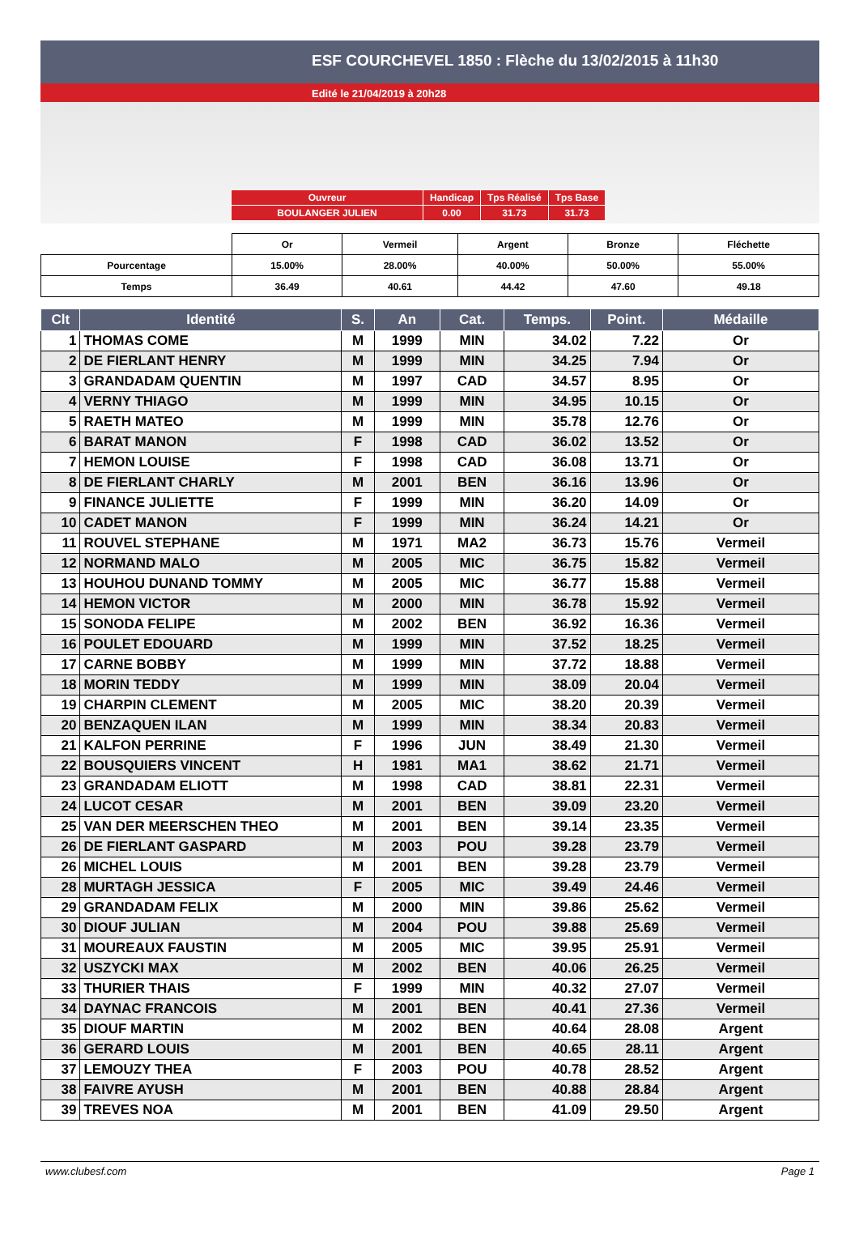ESF COURCHEVEL 1850 : Flèche du 13/02/2015 à 11h30
Edité le 21/04/2019 à 20h28
| Ouvreur | Handicap | Tps Réalisé | Tps Base |
| BOULANGER JULIEN | 0.00 | 31.73 | 31.73 |
| | Or | Vermeil | Argent | Bronze | Fléchette |
| Pourcentage | 15.00% | 28.00% | 40.00% | 50.00% | 55.00% |
| Temps | 36.49 | 40.61 | 44.42 | 47.60 | 49.18 |
| Clt | Identité | S. | An | Cat. | Temps. | Point. | Médaille |
| --- | --- | --- | --- | --- | --- | --- | --- |
| 1 | THOMAS COME | M | 1999 | MIN | 34.02 | 7.22 | Or |
| 2 | DE FIERLANT HENRY | M | 1999 | MIN | 34.25 | 7.94 | Or |
| 3 | GRANDADAM QUENTIN | M | 1997 | CAD | 34.57 | 8.95 | Or |
| 4 | VERNY THIAGO | M | 1999 | MIN | 34.95 | 10.15 | Or |
| 5 | RAETH MATEO | M | 1999 | MIN | 35.78 | 12.76 | Or |
| 6 | BARAT MANON | F | 1998 | CAD | 36.02 | 13.52 | Or |
| 7 | HEMON LOUISE | F | 1998 | CAD | 36.08 | 13.71 | Or |
| 8 | DE FIERLANT CHARLY | M | 2001 | BEN | 36.16 | 13.96 | Or |
| 9 | FINANCE JULIETTE | F | 1999 | MIN | 36.20 | 14.09 | Or |
| 10 | CADET MANON | F | 1999 | MIN | 36.24 | 14.21 | Or |
| 11 | ROUVEL STEPHANE | M | 1971 | MA2 | 36.73 | 15.76 | Vermeil |
| 12 | NORMAND MALO | M | 2005 | MIC | 36.75 | 15.82 | Vermeil |
| 13 | HOUHOU DUNAND TOMMY | M | 2005 | MIC | 36.77 | 15.88 | Vermeil |
| 14 | HEMON VICTOR | M | 2000 | MIN | 36.78 | 15.92 | Vermeil |
| 15 | SONODA FELIPE | M | 2002 | BEN | 36.92 | 16.36 | Vermeil |
| 16 | POULET EDOUARD | M | 1999 | MIN | 37.52 | 18.25 | Vermeil |
| 17 | CARNE BOBBY | M | 1999 | MIN | 37.72 | 18.88 | Vermeil |
| 18 | MORIN TEDDY | M | 1999 | MIN | 38.09 | 20.04 | Vermeil |
| 19 | CHARPIN CLEMENT | M | 2005 | MIC | 38.20 | 20.39 | Vermeil |
| 20 | BENZAQUEN ILAN | M | 1999 | MIN | 38.34 | 20.83 | Vermeil |
| 21 | KALFON PERRINE | F | 1996 | JUN | 38.49 | 21.30 | Vermeil |
| 22 | BOUSQUIERS VINCENT | H | 1981 | MA1 | 38.62 | 21.71 | Vermeil |
| 23 | GRANDADAM ELIOTT | M | 1998 | CAD | 38.81 | 22.31 | Vermeil |
| 24 | LUCOT CESAR | M | 2001 | BEN | 39.09 | 23.20 | Vermeil |
| 25 | VAN DER MEERSCHEN THEO | M | 2001 | BEN | 39.14 | 23.35 | Vermeil |
| 26 | DE FIERLANT GASPARD | M | 2003 | POU | 39.28 | 23.79 | Vermeil |
| 26 | MICHEL LOUIS | M | 2001 | BEN | 39.28 | 23.79 | Vermeil |
| 28 | MURTAGH JESSICA | F | 2005 | MIC | 39.49 | 24.46 | Vermeil |
| 29 | GRANDADAM FELIX | M | 2000 | MIN | 39.86 | 25.62 | Vermeil |
| 30 | DIOUF JULIAN | M | 2004 | POU | 39.88 | 25.69 | Vermeil |
| 31 | MOUREAUX FAUSTIN | M | 2005 | MIC | 39.95 | 25.91 | Vermeil |
| 32 | USZYCKI MAX | M | 2002 | BEN | 40.06 | 26.25 | Vermeil |
| 33 | THURIER THAIS | F | 1999 | MIN | 40.32 | 27.07 | Vermeil |
| 34 | DAYNAC FRANCOIS | M | 2001 | BEN | 40.41 | 27.36 | Vermeil |
| 35 | DIOUF MARTIN | M | 2002 | BEN | 40.64 | 28.08 | Argent |
| 36 | GERARD LOUIS | M | 2001 | BEN | 40.65 | 28.11 | Argent |
| 37 | LEMOUZY THEA | F | 2003 | POU | 40.78 | 28.52 | Argent |
| 38 | FAIVRE AYUSH | M | 2001 | BEN | 40.88 | 28.84 | Argent |
| 39 | TREVES NOA | M | 2001 | BEN | 41.09 | 29.50 | Argent |
www.clubesf.com Page 1